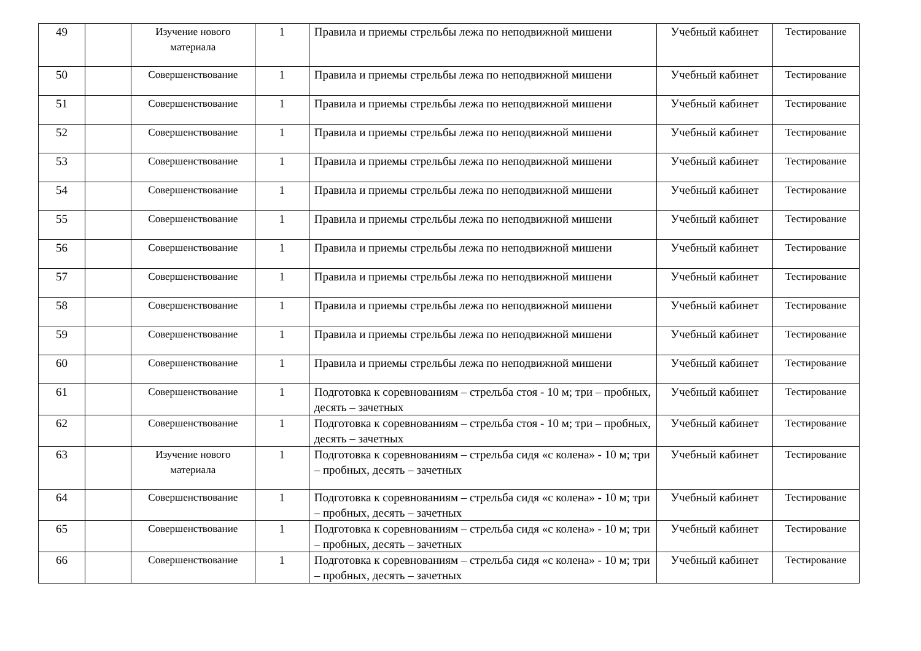| 49 | | Изучение нового материала | 1 | Правила и приемы стрельбы лежа по неподвижной мишени | Учебный кабинет | Тестирование |
| 50 | | Совершенствование | 1 | Правила и приемы стрельбы лежа по неподвижной мишени | Учебный кабинет | Тестирование |
| 51 | | Совершенствование | 1 | Правила и приемы стрельбы лежа по неподвижной мишени | Учебный кабинет | Тестирование |
| 52 | | Совершенствование | 1 | Правила и приемы стрельбы лежа по неподвижной мишени | Учебный кабинет | Тестирование |
| 53 | | Совершенствование | 1 | Правила и приемы стрельбы лежа по неподвижной мишени | Учебный кабинет | Тестирование |
| 54 | | Совершенствование | 1 | Правила и приемы стрельбы лежа по неподвижной мишени | Учебный кабинет | Тестирование |
| 55 | | Совершенствование | 1 | Правила и приемы стрельбы лежа по неподвижной мишени | Учебный кабинет | Тестирование |
| 56 | | Совершенствование | 1 | Правила и приемы стрельбы лежа по неподвижной мишени | Учебный кабинет | Тестирование |
| 57 | | Совершенствование | 1 | Правила и приемы стрельбы лежа по неподвижной мишени | Учебный кабинет | Тестирование |
| 58 | | Совершенствование | 1 | Правила и приемы стрельбы лежа по неподвижной мишени | Учебный кабинет | Тестирование |
| 59 | | Совершенствование | 1 | Правила и приемы стрельбы лежа по неподвижной мишени | Учебный кабинет | Тестирование |
| 60 | | Совершенствование | 1 | Правила и приемы стрельбы лежа по неподвижной мишени | Учебный кабинет | Тестирование |
| 61 | | Совершенствование | 1 | Подготовка к соревнованиям – стрельба стоя - 10 м; три – пробных, десять – зачетных | Учебный кабинет | Тестирование |
| 62 | | Совершенствование | 1 | Подготовка к соревнованиям – стрельба стоя - 10 м; три – пробных, десять – зачетных | Учебный кабинет | Тестирование |
| 63 | | Изучение нового материала | 1 | Подготовка к соревнованиям – стрельба сидя «с колена» - 10 м; три – пробных, десять – зачетных | Учебный кабинет | Тестирование |
| 64 | | Совершенствование | 1 | Подготовка к соревнованиям – стрельба сидя «с колена» - 10 м; три – пробных, десять – зачетных | Учебный кабинет | Тестирование |
| 65 | | Совершенствование | 1 | Подготовка к соревнованиям – стрельба сидя «с колена» - 10 м; три – пробных, десять – зачетных | Учебный кабинет | Тестирование |
| 66 | | Совершенствование | 1 | Подготовка к соревнованиям – стрельба сидя «с колена» - 10 м; три – пробных, десять – зачетных | Учебный кабинет | Тестирование |